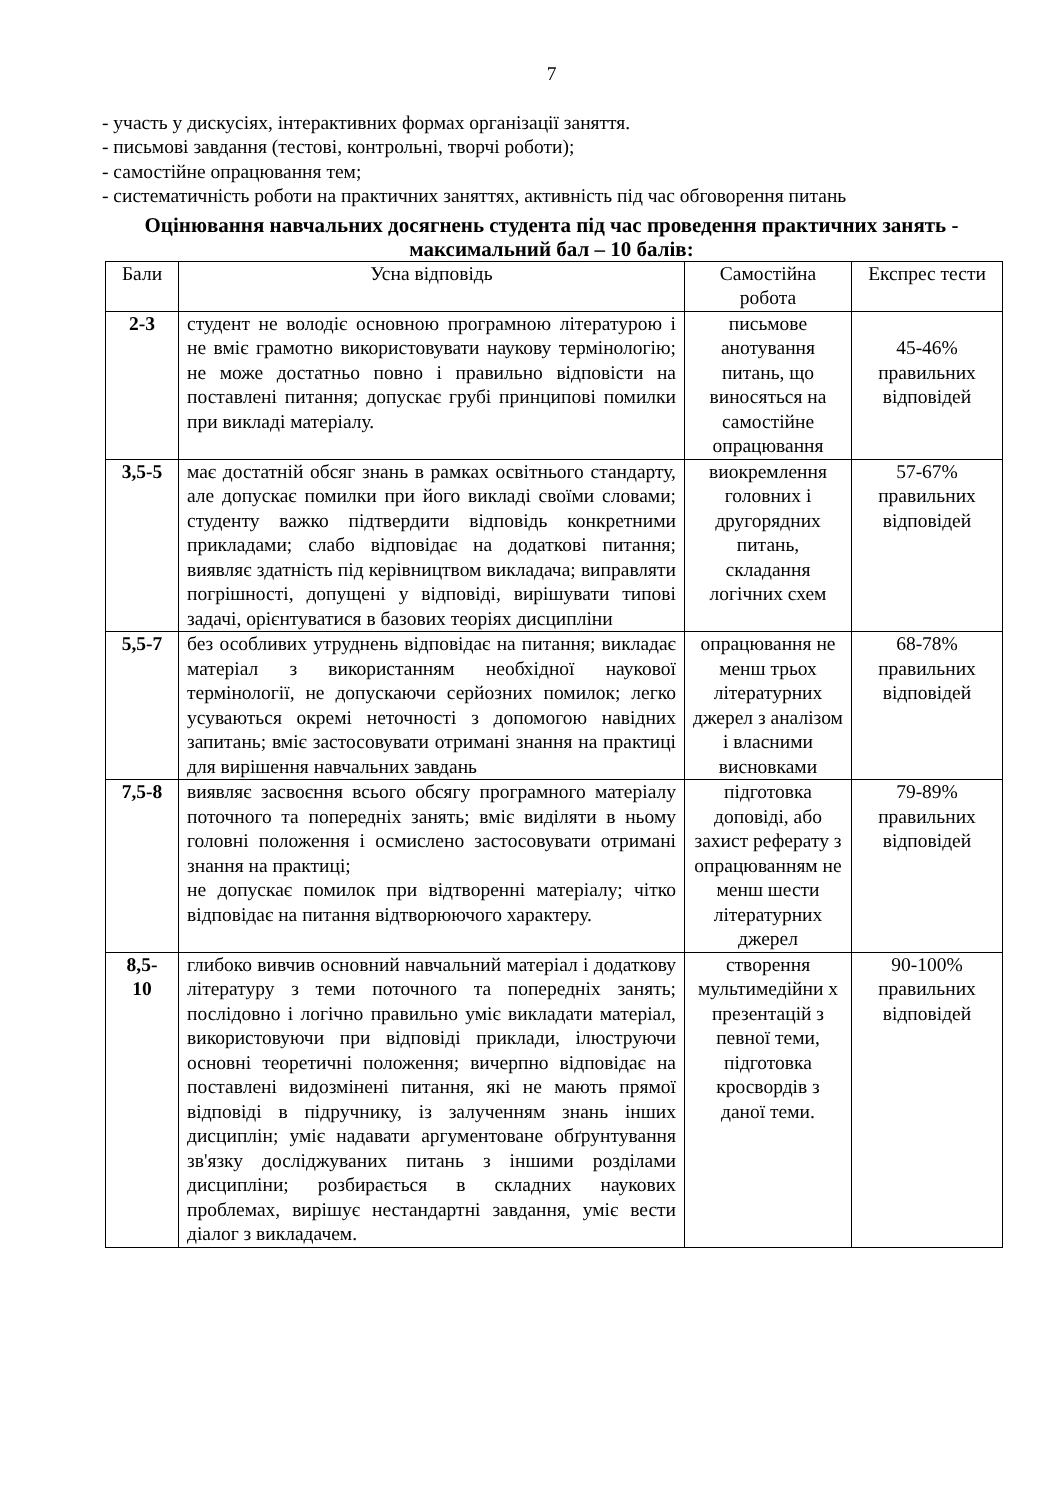7
- участь у дискусіях, інтерактивних формах організації заняття.
- письмові завдання (тестові, контрольні, творчі роботи);
- самостійне опрацювання тем;
- систематичність роботи на практичних заняттях, активність під час обговорення питань
Оцінювання навчальних досягнень студента під час проведення практичних занять - максимальний бал – 10 балів:
| Бали | Усна відповідь | Самостійна робота | Експрес тести |
| --- | --- | --- | --- |
| 2-3 | студент не володіє основною програмною літературою і не вміє грамотно використовувати наукову термінологію; не може достатньо повно і правильно відповісти на поставлені питання; допускає грубі принципові помилки при викладі матеріалу. | письмове анотування питань, що виносяться на самостійне опрацювання | 45-46% правильних відповідей |
| 3,5-5 | має достатній обсяг знань в рамках освітнього стандарту, але допускає помилки при його викладі своїми словами; студенту важко підтвердити відповідь конкретними прикладами; слабо відповідає на додаткові питання; виявляє здатність під керівництвом викладача; виправляти погрішності, допущені у відповіді, вирішувати типові задачі, орієнтуватися в базових теоріях дисципліни | виокремлення головних і другорядних питань, складання логічних схем | 57-67% правильних відповідей |
| 5,5-7 | без особливих утруднень відповідає на питання; викладає матеріал з використанням необхідної наукової термінології, не допускаючи серйозних помилок; легко усуваються окремі неточності з допомогою навідних запитань; вміє застосовувати отримані знання на практиці для вирішення навчальних завдань | опрацювання не менш трьох літературних джерел з аналізом і власними висновками | 68-78% правильних відповідей |
| 7,5-8 | виявляє засвоєння всього обсягу програмного матеріалу поточного та попередніх занять; вміє виділяти в ньому головні положення і осмислено застосовувати отримані знання на практиці; не допускає помилок при відтворенні матеріалу; чітко відповідає на питання відтворюючого характеру. | підготовка доповіді, або захист реферату з опрацюванням не менш шести літературних джерел | 79-89% правильних відповідей |
| 8,5- 10 | глибоко вивчив основний навчальний матеріал і додаткову літературу з теми поточного та попередніх занять; послідовно і логічно правильно уміє викладати матеріал, використовуючи при відповіді приклади, ілюструючи основні теоретичні положення; вичерпно відповідає на поставлені видозмінені питання, які не мають прямої відповіді в підручнику, із залученням знань інших дисциплін; уміє надавати аргументоване обґрунтування зв'язку досліджуваних питань з іншими розділами дисципліни; розбирається в складних наукових проблемах, вирішує нестандартні завдання, уміє вести діалог з викладачем. | створення мультимедійни х презентацій з певної теми, підготовка кросвордів з даної теми. | 90-100% правильних відповідей |